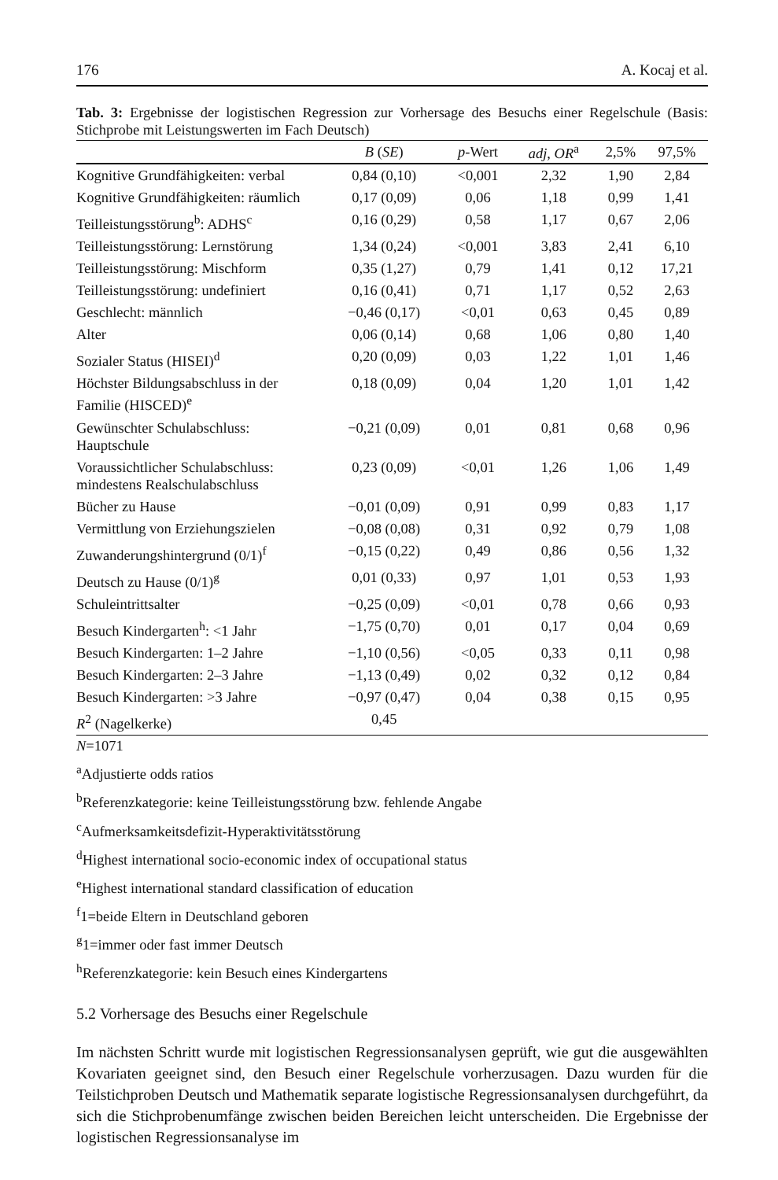176 A. Kocaj et al.
Tab. 3: Ergebnisse der logistischen Regression zur Vorhersage des Besuchs einer Regelschule (Basis: Stichprobe mit Leistungswerten im Fach Deutsch)
| | B ( SE ) | p -Wert | adj, OR<sup>a</sup> | 2,5% | 97,5% |
| --- | --- | --- | --- | --- | --- |
| Kognitive Grundfähigkeiten: verbal | 0,84 (0,10) | <0,001 | 2,32 | 1,90 | 2,84 |
| Kognitive Grundfähigkeiten: räumlich | 0,17 (0,09) | 0,06 | 1,18 | 0,99 | 1,41 |
| Teilleistungsstörung<sup>b</sup>: ADHS<sup>c</sup> | 0,16 (0,29) | 0,58 | 1,17 | 0,67 | 2,06 |
| Teilleistungsstörung: Lernstörung | 1,34 (0,24) | <0,001 | 3,83 | 2,41 | 6,10 |
| Teilleistungsstörung: Mischform | 0,35 (1,27) | 0,79 | 1,41 | 0,12 | 17,21 |
| Teilleistungsstörung: undefiniert | 0,16 (0,41) | 0,71 | 1,17 | 0,52 | 2,63 |
| Geschlecht: männlich | −0,46 (0,17) | <0,01 | 0,63 | 0,45 | 0,89 |
| Alter | 0,06 (0,14) | 0,68 | 1,06 | 0,80 | 1,40 |
| Sozialer Status (HISEI)<sup>d</sup> | 0,20 (0,09) | 0,03 | 1,22 | 1,01 | 1,46 |
| Höchster Bildungsabschluss in der Familie (HISCED)<sup>e</sup> | 0,18 (0,09) | 0,04 | 1,20 | 1,01 | 1,42 |
| Gewünschter Schulabschluss: Hauptschule | −0,21 (0,09) | 0,01 | 0,81 | 0,68 | 0,96 |
| Voraussichtlicher Schulabschluss: mindestens Realschulabschluss | 0,23 (0,09) | <0,01 | 1,26 | 1,06 | 1,49 |
| Bücher zu Hause | −0,01 (0,09) | 0,91 | 0,99 | 0,83 | 1,17 |
| Vermittlung von Erziehungszielen | −0,08 (0,08) | 0,31 | 0,92 | 0,79 | 1,08 |
| Zuwanderungshintergrund (0/1)<sup>f</sup> | −0,15 (0,22) | 0,49 | 0,86 | 0,56 | 1,32 |
| Deutsch zu Hause (0/1)<sup>g</sup> | 0,01 (0,33) | 0,97 | 1,01 | 0,53 | 1,93 |
| Schuleintrittsalter | −0,25 (0,09) | <0,01 | 0,78 | 0,66 | 0,93 |
| Besuch Kindergarten<sup>h</sup>: <1 Jahr | −1,75 (0,70) | 0,01 | 0,17 | 0,04 | 0,69 |
| Besuch Kindergarten: 1–2 Jahre | −1,10 (0,56) | <0,05 | 0,33 | 0,11 | 0,98 |
| Besuch Kindergarten: 2–3 Jahre | −1,13 (0,49) | 0,02 | 0,32 | 0,12 | 0,84 |
| Besuch Kindergarten: >3 Jahre | −0,97 (0,47) | 0,04 | 0,38 | 0,15 | 0,95 |
| R<sup>2</sup> (Nagelkerke) | 0,45 | | | | |
N=1071
<sup>a</sup> Adjustierte odds ratios
<sup>b</sup> Referenzkategorie: keine Teilleistungsstörung bzw. fehlende Angabe
<sup>c</sup> Aufmerksamkeitsdefizit-Hyperaktivitätsstörung
<sup>d</sup> Highest international socio-economic index of occupational status
<sup>e</sup> Highest international standard classification of education
<sup>f</sup> 1=beide Eltern in Deutschland geboren
<sup>g</sup> 1=immer oder fast immer Deutsch
<sup>h</sup> Referenzkategorie: kein Besuch eines Kindergartens
5.2 Vorhersage des Besuchs einer Regelschule
Im nächsten Schritt wurde mit logistischen Regressionsanalysen geprüft, wie gut die ausgewählten Kovariaten geeignet sind, den Besuch einer Regelschule vorherzusagen. Dazu wurden für die Teilstichproben Deutsch und Mathematik separate logistische Regressionsanalysen durchgeführt, da sich die Stichprobenumfänge zwischen beiden Bereichen leicht unterscheiden. Die Ergebnisse der logistischen Regressionsanalyse im